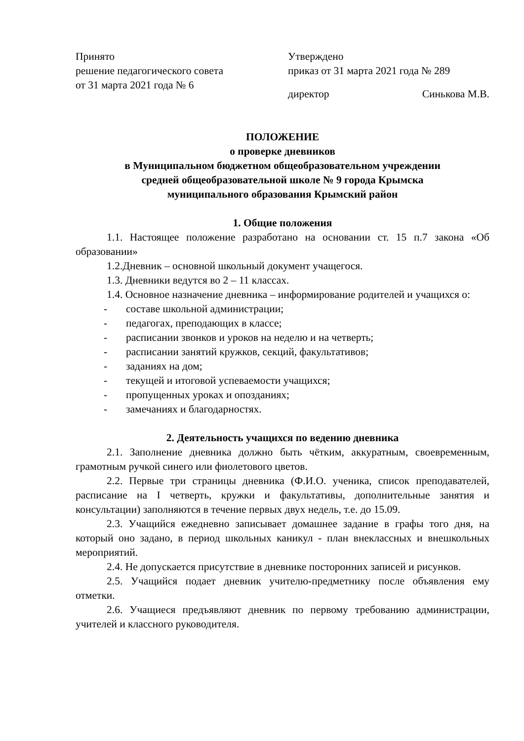Принято
решение педагогического совета
от 31 марта 2021 года № 6
Утверждено
приказ от 31 марта 2021 года № 289
директор Синькова М.В.
ПОЛОЖЕНИЕ
о проверке дневников
в Муниципальном бюджетном общеобразовательном учреждении
средней общеобразовательной школе № 9 города Крымска
муниципального образования Крымский район
1. Общие положения
1.1. Настоящее положение разработано на основании ст. 15 п.7 закона «Об образовании»
1.2.Дневник – основной школьный документ учащегося.
1.3. Дневники ведутся во 2 – 11 классах.
1.4. Основное назначение дневника – информирование родителей и учащихся о:
- составе школьной администрации;
- педагогах, преподающих в классе;
- расписании звонков и уроков на неделю и на четверть;
- расписании занятий кружков, секций, факультативов;
- заданиях на дом;
- текущей и итоговой успеваемости учащихся;
- пропущенных уроках и опозданиях;
- замечаниях и благодарностях.
2. Деятельность учащихся по ведению дневника
2.1. Заполнение дневника должно быть чётким, аккуратным, своевременным, грамотным ручкой синего или фиолетового цветов.
2.2. Первые три страницы дневника (Ф.И.О. ученика, список преподавателей, расписание на I четверть, кружки и факультативы, дополнительные занятия и консультации) заполняются в течение первых двух недель, т.е. до 15.09.
2.3. Учащийся ежедневно записывает домашнее задание в графы того дня, на который оно задано, в период школьных каникул - план внеклассных и внешкольных мероприятий.
2.4. Не допускается присутствие в дневнике посторонних записей и рисунков.
2.5. Учащийся подает дневник учителю-предметнику после объявления ему отметки.
2.6. Учащиеся предъявляют дневник по первому требованию администрации, учителей и классного руководителя.